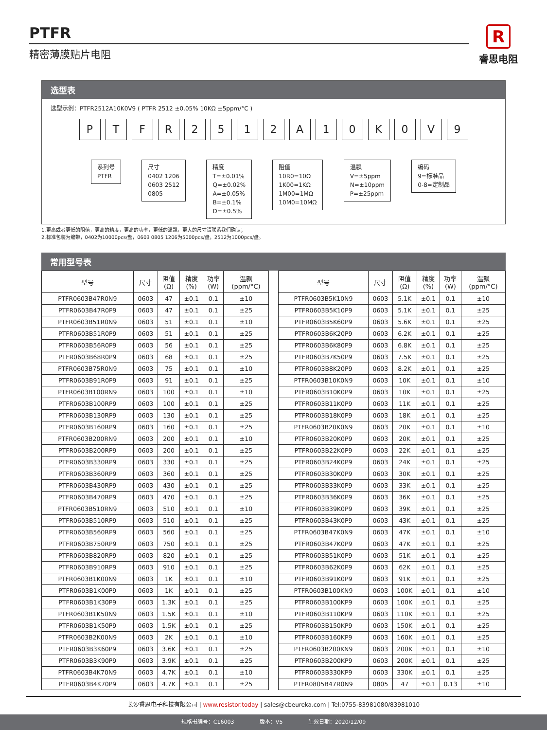PTFR
精密薄膜贴片电阻
R
睿思电阻
选型表
选型示例：PTFR2512A10K0V9 ( PTFR 2512 ±0.05% 10KΩ ±5ppm/°C )
PTFR 2512 A 10 K 0 V 9
系列号
PTFR
尺寸
0402 1206
0603 2512
0805
精度
T=±0.01%
Q=±0.02%
A=±0.05%
B=±0.1%
D=±0.5%
阻值
10R0=10Ω
1K00=1KΩ
1M00=1MΩ
10M0=10MΩ
温飘
V=±5ppm
N=±10ppm
P=±25ppm
编码
9=标准品
0-8=定制品
1.更高或者更低的阻值，更高的精度，更高的功率，更低的温飘，更大的尺寸请联系我们确认；
2.标准包装为编带，0402为10000pcs/盘，0603 0805 1206为5000pcs/盘，2512为1000pcs/盘。
常用型号表
| 型号 | 尺寸 | 阻值 (Ω) | 精度 (%) | 功率 (W) | 温飘 (ppm/°C) |
| --- | --- | --- | --- | --- | --- |
| PTFR0603B47R0N9 | 0603 | 47 | ±0.1 | 0.1 | ±10 |
| PTFR0603B47R0P9 | 0603 | 47 | ±0.1 | 0.1 | ±25 |
| PTFR0603B51R0N9 | 0603 | 51 | ±0.1 | 0.1 | ±10 |
| PTFR0603B51R0P9 | 0603 | 51 | ±0.1 | 0.1 | ±25 |
| PTFR0603B56R0P9 | 0603 | 56 | ±0.1 | 0.1 | ±25 |
| PTFR0603B68R0P9 | 0603 | 68 | ±0.1 | 0.1 | ±25 |
| PTFR0603B75R0N9 | 0603 | 75 | ±0.1 | 0.1 | ±10 |
| PTFR0603B91R0P9 | 0603 | 91 | ±0.1 | 0.1 | ±25 |
| PTFR0603B100RN9 | 0603 | 100 | ±0.1 | 0.1 | ±10 |
| PTFR0603B100RP9 | 0603 | 100 | ±0.1 | 0.1 | ±25 |
| PTFR0603B130RP9 | 0603 | 130 | ±0.1 | 0.1 | ±25 |
| PTFR0603B160RP9 | 0603 | 160 | ±0.1 | 0.1 | ±25 |
| PTFR0603B200RN9 | 0603 | 200 | ±0.1 | 0.1 | ±10 |
| PTFR0603B200RP9 | 0603 | 200 | ±0.1 | 0.1 | ±25 |
| PTFR0603B330RP9 | 0603 | 330 | ±0.1 | 0.1 | ±25 |
| PTFR0603B360RP9 | 0603 | 360 | ±0.1 | 0.1 | ±25 |
| PTFR0603B430RP9 | 0603 | 430 | ±0.1 | 0.1 | ±25 |
| PTFR0603B470RP9 | 0603 | 470 | ±0.1 | 0.1 | ±25 |
| PTFR0603B510RN9 | 0603 | 510 | ±0.1 | 0.1 | ±10 |
| PTFR0603B510RP9 | 0603 | 510 | ±0.1 | 0.1 | ±25 |
| PTFR0603B560RP9 | 0603 | 560 | ±0.1 | 0.1 | ±25 |
| PTFR0603B750RP9 | 0603 | 750 | ±0.1 | 0.1 | ±25 |
| PTFR0603B820RP9 | 0603 | 820 | ±0.1 | 0.1 | ±25 |
| PTFR0603B910RP9 | 0603 | 910 | ±0.1 | 0.1 | ±25 |
| PTFR0603B1K00N9 | 0603 | 1K | ±0.1 | 0.1 | ±10 |
| PTFR0603B1K00P9 | 0603 | 1K | ±0.1 | 0.1 | ±25 |
| PTFR0603B1K30P9 | 0603 | 1.3K | ±0.1 | 0.1 | ±25 |
| PTFR0603B1K50N9 | 0603 | 1.5K | ±0.1 | 0.1 | ±10 |
| PTFR0603B1K50P9 | 0603 | 1.5K | ±0.1 | 0.1 | ±25 |
| PTFR0603B2K00N9 | 0603 | 2K | ±0.1 | 0.1 | ±10 |
| PTFR0603B3K60P9 | 0603 | 3.6K | ±0.1 | 0.1 | ±25 |
| PTFR0603B3K90P9 | 0603 | 3.9K | ±0.1 | 0.1 | ±25 |
| PTFR0603B4K70N9 | 0603 | 4.7K | ±0.1 | 0.1 | ±10 |
| PTFR0603B4K70P9 | 0603 | 4.7K | ±0.1 | 0.1 | ±25 |
| 型号 | 尺寸 | 阻值 (Ω) | 精度 (%) | 功率 (W) | 温飘 (ppm/°C) |
| --- | --- | --- | --- | --- | --- |
| PTFR0603B5K10N9 | 0603 | 5.1K | ±0.1 | 0.1 | ±10 |
| PTFR0603B5K10P9 | 0603 | 5.1K | ±0.1 | 0.1 | ±25 |
| PTFR0603B5K60P9 | 0603 | 5.6K | ±0.1 | 0.1 | ±25 |
| PTFR0603B6K20P9 | 0603 | 6.2K | ±0.1 | 0.1 | ±25 |
| PTFR0603B6K80P9 | 0603 | 6.8K | ±0.1 | 0.1 | ±25 |
| PTFR0603B7K50P9 | 0603 | 7.5K | ±0.1 | 0.1 | ±25 |
| PTFR0603B8K20P9 | 0603 | 8.2K | ±0.1 | 0.1 | ±25 |
| PTFR0603B10K0N9 | 0603 | 10K | ±0.1 | 0.1 | ±10 |
| PTFR0603B10K0P9 | 0603 | 10K | ±0.1 | 0.1 | ±25 |
| PTFR0603B11K0P9 | 0603 | 11K | ±0.1 | 0.1 | ±25 |
| PTFR0603B18K0P9 | 0603 | 18K | ±0.1 | 0.1 | ±25 |
| PTFR0603B20K0N9 | 0603 | 20K | ±0.1 | 0.1 | ±10 |
| PTFR0603B20K0P9 | 0603 | 20K | ±0.1 | 0.1 | ±25 |
| PTFR0603B22K0P9 | 0603 | 22K | ±0.1 | 0.1 | ±25 |
| PTFR0603B24K0P9 | 0603 | 24K | ±0.1 | 0.1 | ±25 |
| PTFR0603B30K0P9 | 0603 | 30K | ±0.1 | 0.1 | ±25 |
| PTFR0603B33K0P9 | 0603 | 33K | ±0.1 | 0.1 | ±25 |
| PTFR0603B36K0P9 | 0603 | 36K | ±0.1 | 0.1 | ±25 |
| PTFR0603B39K0P9 | 0603 | 39K | ±0.1 | 0.1 | ±25 |
| PTFR0603B43K0P9 | 0603 | 43K | ±0.1 | 0.1 | ±25 |
| PTFR0603B47K0N9 | 0603 | 47K | ±0.1 | 0.1 | ±10 |
| PTFR0603B47K0P9 | 0603 | 47K | ±0.1 | 0.1 | ±25 |
| PTFR0603B51K0P9 | 0603 | 51K | ±0.1 | 0.1 | ±25 |
| PTFR0603B62K0P9 | 0603 | 62K | ±0.1 | 0.1 | ±25 |
| PTFR0603B91K0P9 | 0603 | 91K | ±0.1 | 0.1 | ±25 |
| PTFR0603B100KN9 | 0603 | 100K | ±0.1 | 0.1 | ±10 |
| PTFR0603B100KP9 | 0603 | 100K | ±0.1 | 0.1 | ±25 |
| PTFR0603B110KP9 | 0603 | 110K | ±0.1 | 0.1 | ±25 |
| PTFR0603B150KP9 | 0603 | 150K | ±0.1 | 0.1 | ±25 |
| PTFR0603B160KP9 | 0603 | 160K | ±0.1 | 0.1 | ±25 |
| PTFR0603B200KN9 | 0603 | 200K | ±0.1 | 0.1 | ±10 |
| PTFR0603B200KP9 | 0603 | 200K | ±0.1 | 0.1 | ±25 |
| PTFR0603B330KP9 | 0603 | 330K | ±0.1 | 0.1 | ±25 |
| PTFR0805B47R0N9 | 0805 | 47 | ±0.1 | 0.13 | ±10 |
长沙睿思电子科技有限公司 | www.resistor.today | sales@cbeureka.com | Tel:0755-83981080/83981010
规格书编号：C16003 版本：V5 生效日期：2020/12/09